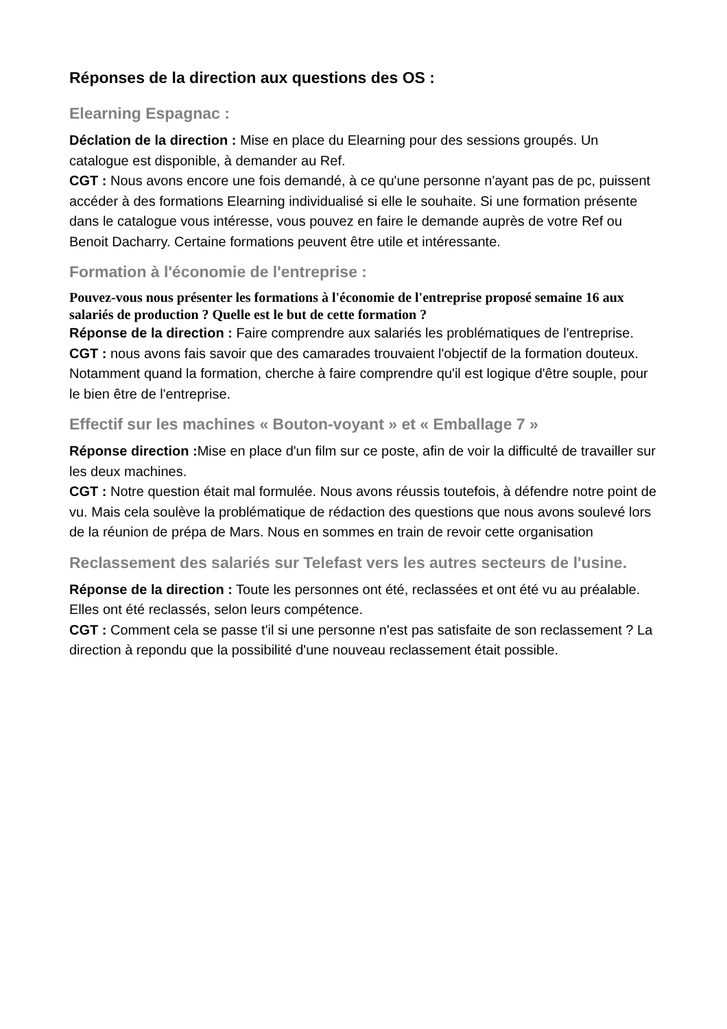Réponses de la direction aux questions des OS :
Elearning Espagnac :
Déclation de la direction : Mise en place du Elearning pour des sessions groupés. Un catalogue est disponible, à demander au Ref.
CGT : Nous avons encore une fois demandé, à ce qu'une personne n'ayant pas de pc, puissent accéder à des formations Elearning individualisé si elle le souhaite. Si une formation présente dans le catalogue vous intéresse, vous pouvez en faire le demande auprès de votre Ref ou Benoit Dacharry. Certaine formations peuvent être utile et intéressante.
Formation à l'économie de l'entreprise :
Pouvez-vous nous présenter les formations à l'économie de l'entreprise proposé semaine 16 aux salariés de production ? Quelle est le but de cette formation ?
Réponse de la direction : Faire comprendre aux salariés les problématiques de l'entreprise.
CGT : nous avons fais savoir que des camarades trouvaient l'objectif de la formation douteux. Notamment quand la formation, cherche à faire comprendre qu'il est logique d'être souple, pour le bien être de l'entreprise.
Effectif sur les machines « Bouton-voyant » et « Emballage 7 »
Réponse direction : Mise en place d'un film sur ce poste, afin de voir la difficulté de travailler sur les deux machines.
CGT : Notre question était mal formulée. Nous avons réussis toutefois, à défendre notre point de vu. Mais cela soulève la problématique de rédaction des questions que nous avons soulevé lors de la réunion de prépa de Mars. Nous en sommes en train de revoir cette organisation
Reclassement des salariés sur Telefast vers les autres secteurs de l'usine.
Réponse de la direction : Toute les personnes ont été, reclassées et ont été vu au préalable. Elles ont été reclassés, selon leurs compétence.
CGT : Comment cela se passe t'il si une personne n'est pas satisfaite de son reclassement ? La direction à repondu que la possibilité d'une nouveau reclassement était possible.